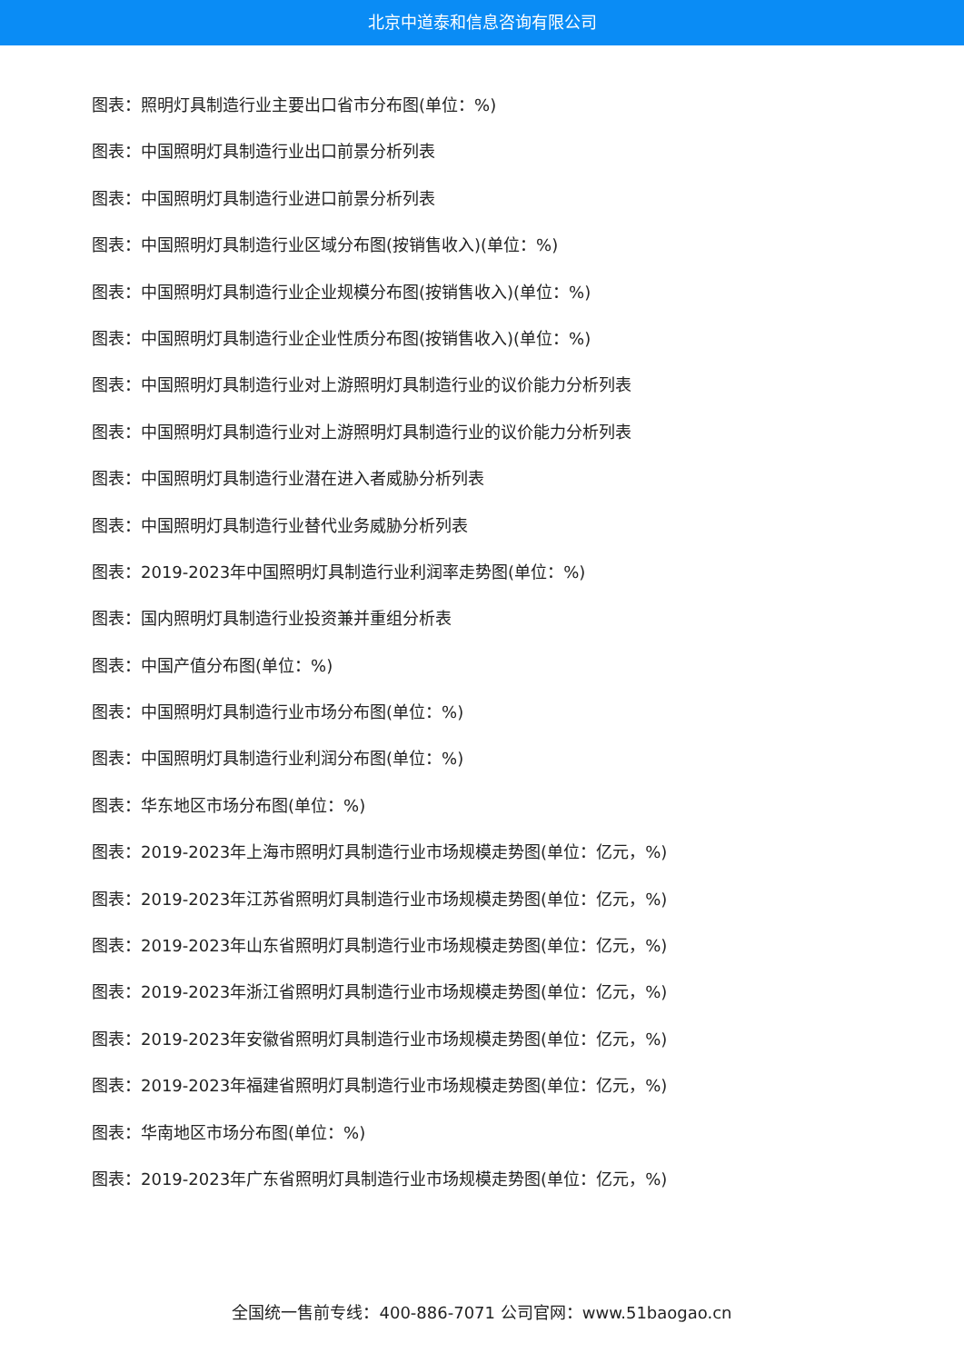北京中道泰和信息咨询有限公司
图表：照明灯具制造行业主要出口省市分布图(单位：%)
图表：中国照明灯具制造行业出口前景分析列表
图表：中国照明灯具制造行业进口前景分析列表
图表：中国照明灯具制造行业区域分布图(按销售收入)(单位：%)
图表：中国照明灯具制造行业企业规模分布图(按销售收入)(单位：%)
图表：中国照明灯具制造行业企业性质分布图(按销售收入)(单位：%)
图表：中国照明灯具制造行业对上游照明灯具制造行业的议价能力分析列表
图表：中国照明灯具制造行业对上游照明灯具制造行业的议价能力分析列表
图表：中国照明灯具制造行业潜在进入者威胁分析列表
图表：中国照明灯具制造行业替代业务威胁分析列表
图表：2019-2023年中国照明灯具制造行业利润率走势图(单位：%)
图表：国内照明灯具制造行业投资兼并重组分析表
图表：中国产值分布图(单位：%)
图表：中国照明灯具制造行业市场分布图(单位：%)
图表：中国照明灯具制造行业利润分布图(单位：%)
图表：华东地区市场分布图(单位：%)
图表：2019-2023年上海市照明灯具制造行业市场规模走势图(单位：亿元，%)
图表：2019-2023年江苏省照明灯具制造行业市场规模走势图(单位：亿元，%)
图表：2019-2023年山东省照明灯具制造行业市场规模走势图(单位：亿元，%)
图表：2019-2023年浙江省照明灯具制造行业市场规模走势图(单位：亿元，%)
图表：2019-2023年安徽省照明灯具制造行业市场规模走势图(单位：亿元，%)
图表：2019-2023年福建省照明灯具制造行业市场规模走势图(单位：亿元，%)
图表：华南地区市场分布图(单位：%)
图表：2019-2023年广东省照明灯具制造行业市场规模走势图(单位：亿元，%)
全国统一售前专线：400-886-7071 公司官网：www.51baogao.cn